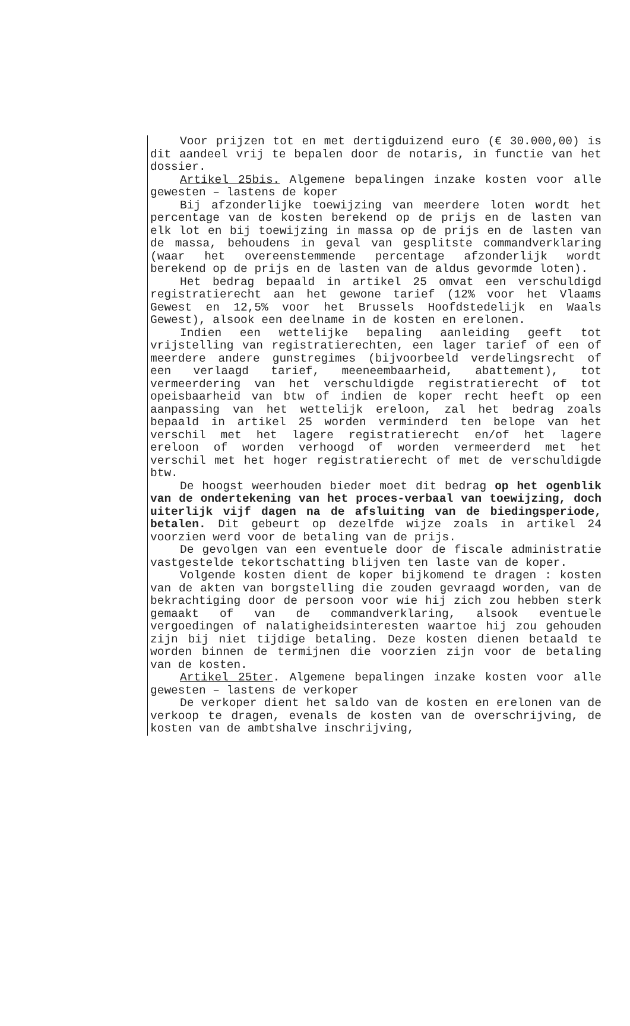Voor prijzen tot en met dertigduizend euro (€ 30.000,00) is dit aandeel vrij te bepalen door de notaris, in functie van het dossier.
Artikel 25bis. Algemene bepalingen inzake kosten voor alle gewesten – lastens de koper
Bij afzonderlijke toewijzing van meerdere loten wordt het percentage van de kosten berekend op de prijs en de lasten van elk lot en bij toewijzing in massa op de prijs en de lasten van de massa, behoudens in geval van gesplitste commandverklaring (waar het overeenstemmende percentage afzonderlijk wordt berekend op de prijs en de lasten van de aldus gevormde loten).
Het bedrag bepaald in artikel 25 omvat een verschuldigd registratierecht aan het gewone tarief (12% voor het Vlaams Gewest en 12,5% voor het Brussels Hoofdstedelijk en Waals Gewest), alsook een deelname in de kosten en erelonen.
Indien een wettelijke bepaling aanleiding geeft tot vrijstelling van registratierechten, een lager tarief of een of meerdere andere gunstregimes (bijvoorbeeld verdelingsrecht of een verlaagd tarief, meeneembaarheid, abattement), tot vermeerdering van het verschuldigde registratierecht of tot opeisbaarheid van btw of indien de koper recht heeft op een aanpassing van het wettelijk ereloon, zal het bedrag zoals bepaald in artikel 25 worden verminderd ten belope van het verschil met het lagere registratierecht en/of het lagere ereloon of worden verhoogd of worden vermeerderd met het verschil met het hoger registratierecht of met de verschuldigde btw.
De hoogst weerhouden bieder moet dit bedrag op het ogenblik van de ondertekening van het proces-verbaal van toewijzing, doch uiterlijk vijf dagen na de afsluiting van de biedingsperiode, betalen. Dit gebeurt op dezelfde wijze zoals in artikel 24 voorzien werd voor de betaling van de prijs.
De gevolgen van een eventuele door de fiscale administratie vastgestelde tekortschatting blijven ten laste van de koper.
Volgende kosten dient de koper bijkomend te dragen : kosten van de akten van borgstelling die zouden gevraagd worden, van de bekrachtiging door de persoon voor wie hij zich zou hebben sterk gemaakt of van de commandverklaring, alsook eventuele vergoedingen of nalatigheidsinteresten waartoe hij zou gehouden zijn bij niet tijdige betaling. Deze kosten dienen betaald te worden binnen de termijnen die voorzien zijn voor de betaling van de kosten.
Artikel 25ter. Algemene bepalingen inzake kosten voor alle gewesten – lastens de verkoper
De verkoper dient het saldo van de kosten en erelonen van de verkoop te dragen, evenals de kosten van de overschrijving, de kosten van de ambtshalve inschrijving,